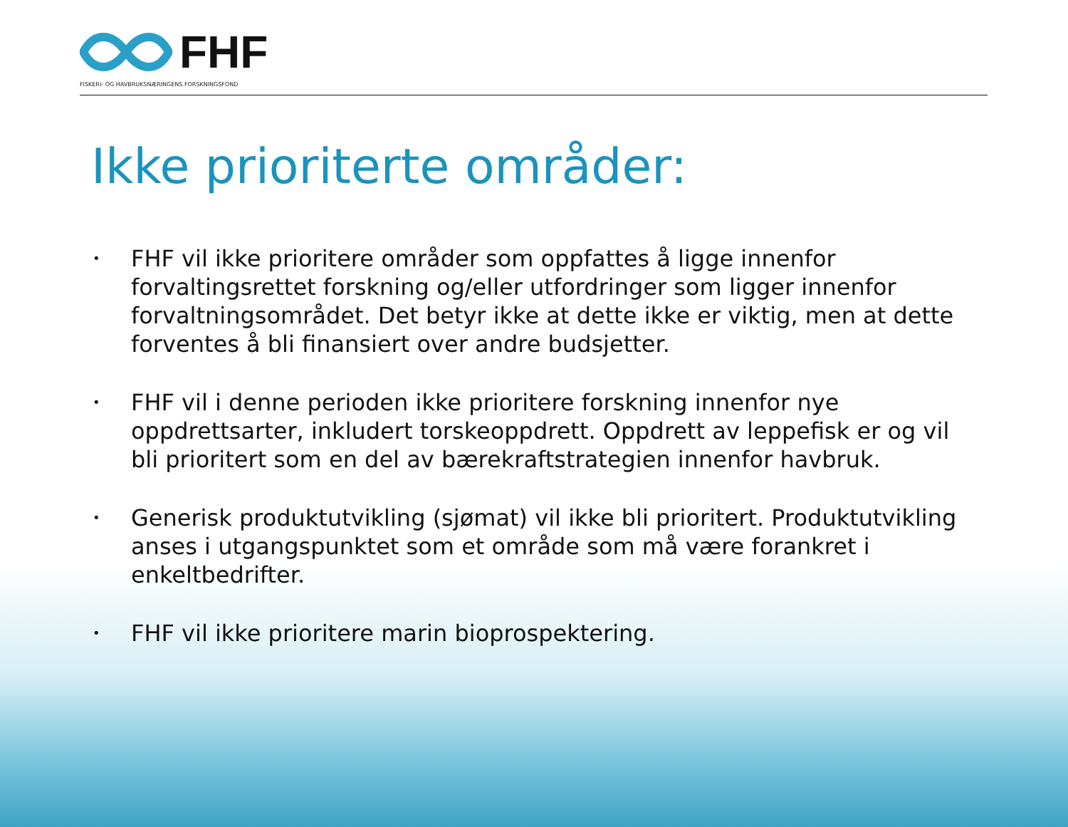FHF
FISKERI- OG HAVBRUKSNÆRINGENS FORSKNINGSFOND
Ikke prioriterte områder:
• FHF vil ikke prioritere områder som oppfattes å ligge innenfor forvaltingsrettet forskning og/eller utfordringer som ligger innenfor forvaltningsområdet. Det betyr ikke at dette ikke er viktig, men at dette forventes å bli finansiert over andre budsjetter.
• FHF vil i denne perioden ikke prioritere forskning innenfor nye oppdrettsarter, inkludert torskeoppdrett. Oppdrett av leppefisk er og vil bli prioritert som en del av bærekraftstrategien innenfor havbruk.
• Generisk produktutvikling (sjømat) vil ikke bli prioritert. Produktutvikling anses i utgangspunktet som et område som må være forankret i enkeltbedrifter.
• FHF vil ikke prioritere marin bioprospektering.